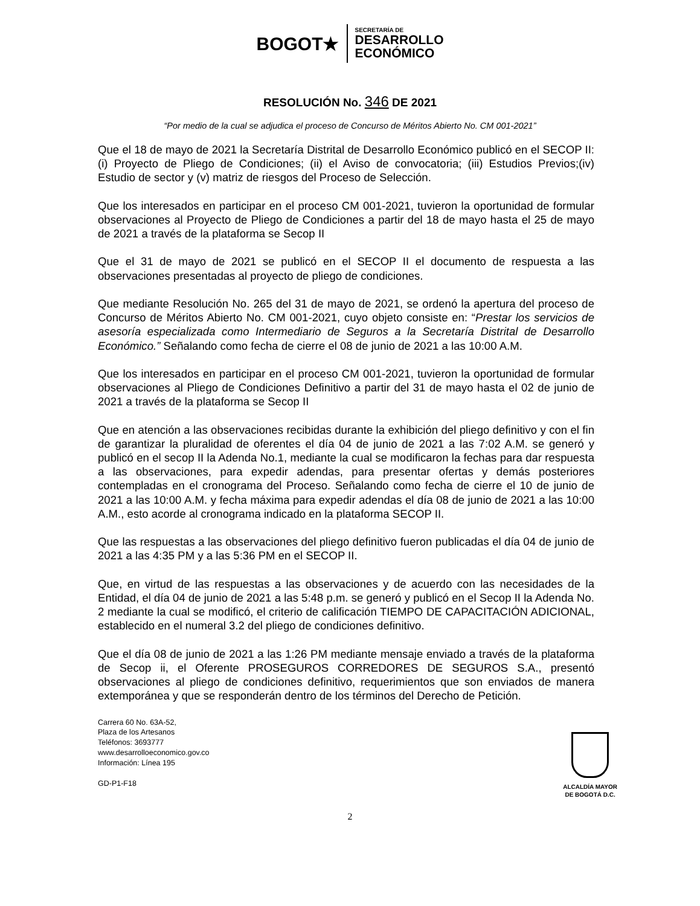BOGOT★
SECRETARÍA DE
DESARROLLO
ECONÓMICO
RESOLUCIÓN No. 346 DE 2021
“Por medio de la cual se adjudica el proceso de Concurso de Méritos Abierto No. CM 001-2021”
Que el 18 de mayo de 2021 la Secretaría Distrital de Desarrollo Económico publicó en el SECOP II: (i) Proyecto de Pliego de Condiciones; (ii) el Aviso de convocatoria; (iii) Estudios Previos;(iv) Estudio de sector y (v) matriz de riesgos del Proceso de Selección.
Que los interesados en participar en el proceso CM 001-2021, tuvieron la oportunidad de formular observaciones al Proyecto de Pliego de Condiciones a partir del 18 de mayo hasta el 25 de mayo de 2021 a través de la plataforma se Secop II
Que el 31 de mayo de 2021 se publicó en el SECOP II el documento de respuesta a las observaciones presentadas al proyecto de pliego de condiciones.
Que mediante Resolución No. 265 del 31 de mayo de 2021, se ordenó la apertura del proceso de Concurso de Méritos Abierto No. CM 001-2021, cuyo objeto consiste en: “Prestar los servicios de asesoría especializada como Intermediario de Seguros a la Secretaría Distrital de Desarrollo Económico.” Señalando como fecha de cierre el 08 de junio de 2021 a las 10:00 A.M.
Que los interesados en participar en el proceso CM 001-2021, tuvieron la oportunidad de formular observaciones al Pliego de Condiciones Definitivo a partir del 31 de mayo hasta el 02 de junio de 2021 a través de la plataforma se Secop II
Que en atención a las observaciones recibidas durante la exhibición del pliego definitivo y con el fin de garantizar la pluralidad de oferentes el día 04 de junio de 2021 a las 7:02 A.M. se generó y publicó en el secop II la Adenda No.1, mediante la cual se modificaron la fechas para dar respuesta a las observaciones, para expedir adendas, para presentar ofertas y demás posteriores contempladas en el cronograma del Proceso. Señalando como fecha de cierre el 10 de junio de 2021 a las 10:00 A.M. y fecha máxima para expedir adendas el día 08 de junio de 2021 a las 10:00 A.M., esto acorde al cronograma indicado en la plataforma SECOP II.
Que las respuestas a las observaciones del pliego definitivo fueron publicadas el día 04 de junio de 2021 a las 4:35 PM y a las 5:36 PM en el SECOP II.
Que, en virtud de las respuestas a las observaciones y de acuerdo con las necesidades de la Entidad, el día 04 de junio de 2021 a las 5:48 p.m. se generó y publicó en el Secop II la Adenda No. 2 mediante la cual se modificó, el criterio de calificación TIEMPO DE CAPACITACIÓN ADICIONAL, establecido en el numeral 3.2 del pliego de condiciones definitivo.
Que el día 08 de junio de 2021 a las 1:26 PM mediante mensaje enviado a través de la plataforma de Secop ii, el Oferente PROSEGUROS CORREDORES DE SEGUROS S.A., presentó observaciones al pliego de condiciones definitivo, requerimientos que son enviados de manera extemporánea y que se responderán dentro de los términos del Derecho de Petición.
Carrera 60 No. 63A-52,
Plaza de los Artesanos
Teléfonos: 3693777
www.desarrolloeconomico.gov.co
Información: Línea 195
GD-P1-F18
ALCALDÍA MAYOR
DE BOGOTÁ D.C.
2